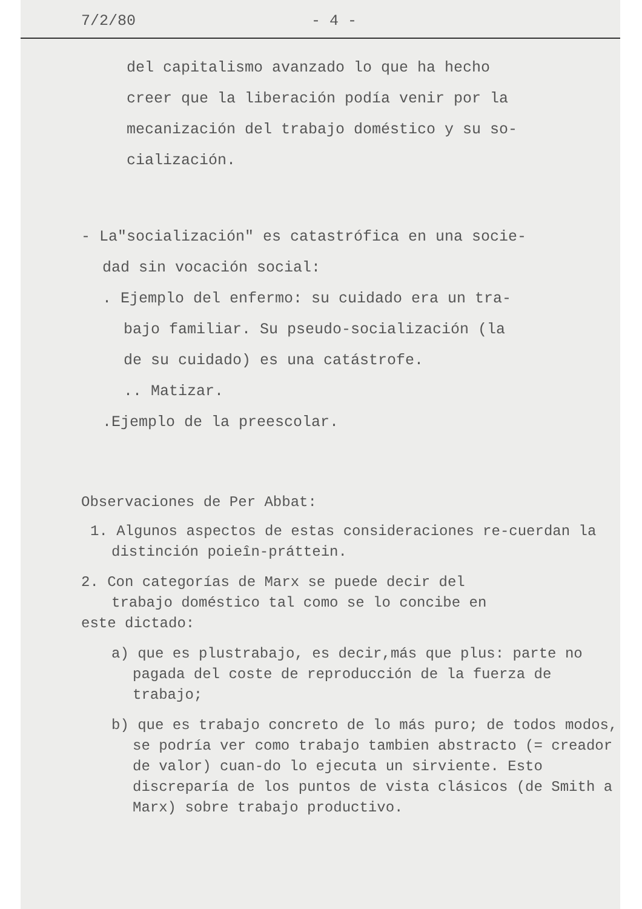7/2/80 - 4 -
del capitalismo avanzado lo que ha hecho
creer que la liberación podía venir por la
mecanización del trabajo doméstico y su so-
cialización.
- La"socialización" es catastrófica en una socie-
dad sin vocación social:
. Ejemplo del enfermo: su cuidado era un tra-
bajo familiar. Su pseudo-socialización (la
de su cuidado) es una catástrofe.
.. Matizar.
.Ejemplo de la preescolar.
Observaciones de Per Abbat:
1. Algunos aspectos de estas consideraciones re-cuerdan la distinción poieîn-práttein.
2. Con categorías de Marx se puede decir del
trabajo doméstico tal como se lo concibe en
este dictado:
a) que es plustrabajo, es decir,más que plus: parte no pagada del coste de reproducción de la fuerza de trabajo;
b) que es trabajo concreto de lo más puro; de todos modos, se podría ver como trabajo tambien abstracto (= creador de valor) cuan-do lo ejecuta un sirviente. Esto discreparía de los puntos de vista clásicos (de Smith a Marx) sobre trabajo productivo.